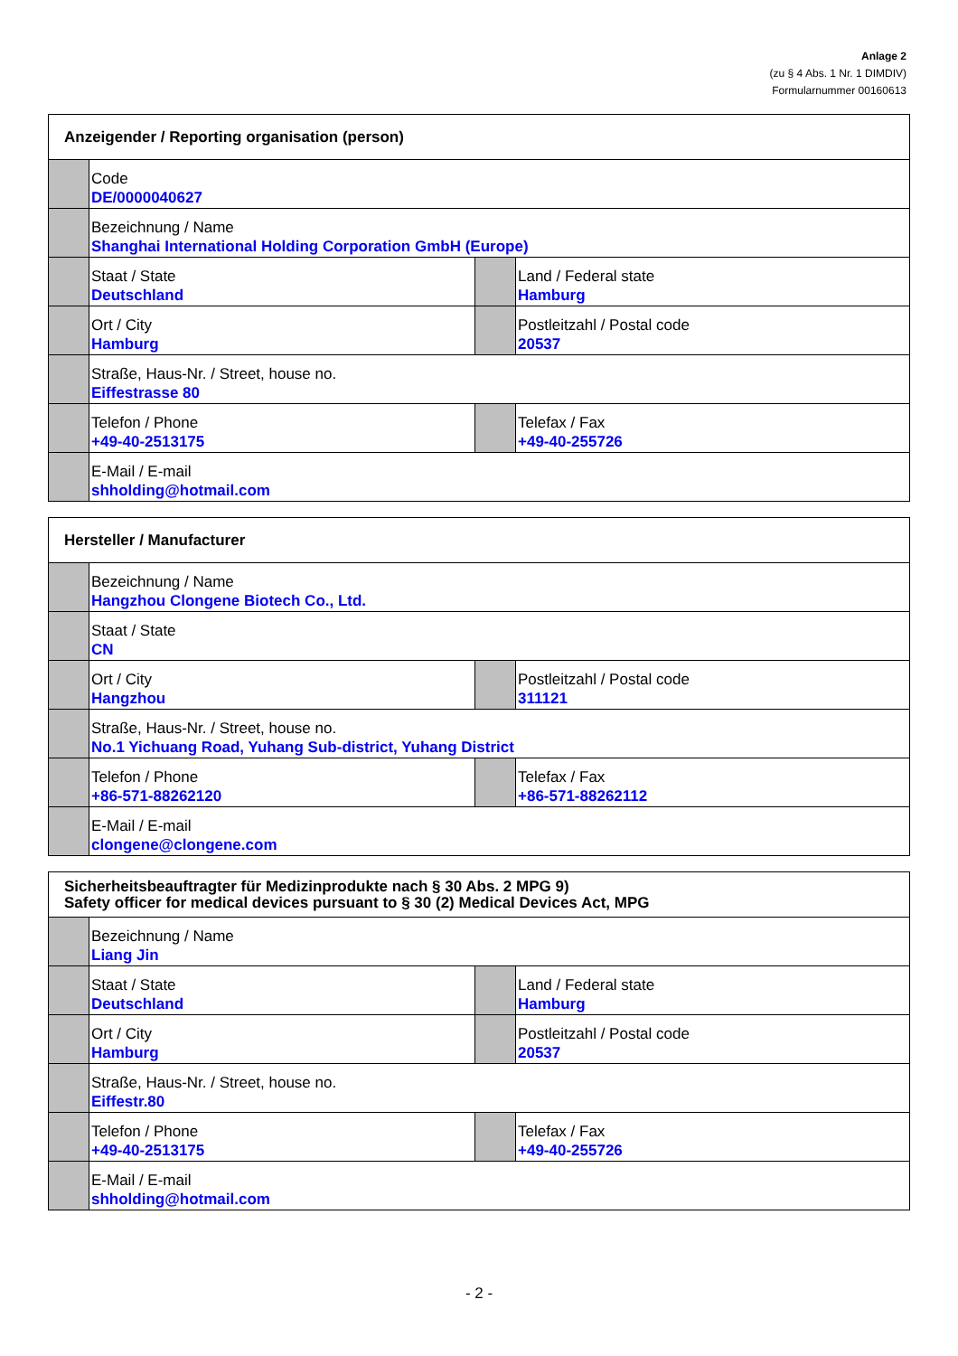Anlage 2
(zu § 4 Abs. 1 Nr. 1 DIMDIV)
Formularnummer 00160613
| Anzeigender / Reporting organisation (person) | | | |
| --- | --- | --- | --- |
| | Code DE/0000040627 | | |
| | Bezeichnung / Name Shanghai International Holding Corporation GmbH (Europe) | | |
| | Staat / State Deutschland | | Land / Federal state Hamburg |
| | Ort / City Hamburg | | Postleitzahl / Postal code 20537 |
| | Straße, Haus-Nr. / Street, house no. Eiffestrasse 80 | | |
| | Telefon / Phone +49-40-2513175 | | Telefax / Fax +49-40-255726 |
| | E-Mail / E-mail shholding@hotmail.com | | |
| Hersteller / Manufacturer | | | |
| --- | --- | --- | --- |
| | Bezeichnung / Name Hangzhou Clongene Biotech Co., Ltd. | | |
| | Staat / State CN | | |
| | Ort / City Hangzhou | | Postleitzahl / Postal code 311121 |
| | Straße, Haus-Nr. / Street, house no. No.1 Yichuang Road, Yuhang Sub-district, Yuhang District | | |
| | Telefon / Phone +86-571-88262120 | | Telefax / Fax +86-571-88262112 |
| | E-Mail / E-mail clongene@clongene.com | | |
| Sicherheitsbeauftragter für Medizinprodukte nach § 30 Abs. 2 MPG 9) Safety officer for medical devices pursuant to § 30 (2) Medical Devices Act, MPG | | | |
| --- | --- | --- | --- |
| | Bezeichnung / Name Liang Jin | | |
| | Staat / State Deutschland | | Land / Federal state Hamburg |
| | Ort / City Hamburg | | Postleitzahl / Postal code 20537 |
| | Straße, Haus-Nr. / Street, house no. Eiffestr.80 | | |
| | Telefon / Phone +49-40-2513175 | | Telefax / Fax +49-40-255726 |
| | E-Mail / E-mail shholding@hotmail.com | | |
- 2 -